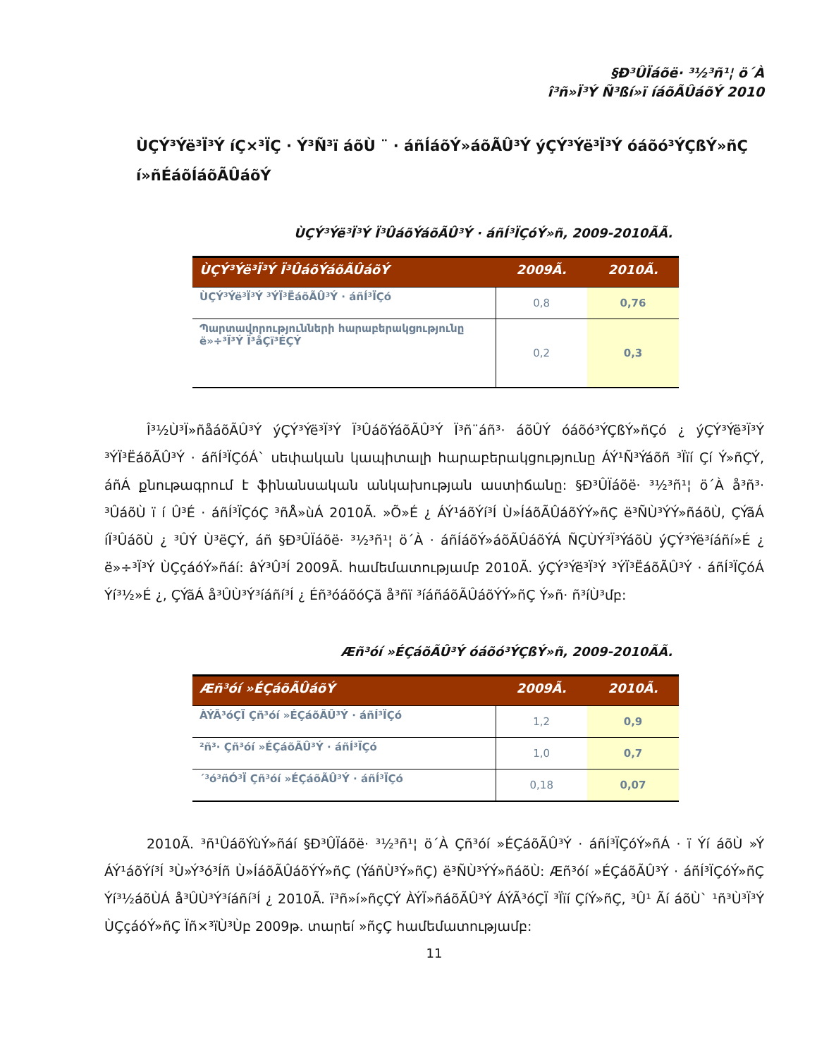§Ð³ÛÏáõë· ³½³ñ¹¦ ö´À
î³ñ»Ï³Ý Ñ³ßí»ï íáõÃÛáõÝ 2010
ÙÇÝ³Ýë³Ï³Ý íÇ×³ÏÇ · Ý³Ñ³ï áõÙ ¨ · áñÍáõÝ»áõÃÛ³Ý ýÇÝ³Ýë³Ï³Ý óáõó³ÝÇßÝ»ñÇ í»ñÉáõÍáõÃÛáõÝ
ÙÇÝ³Ýë³Ï³Ý Ï³ÛáõÝáõÃÛ³Ý · áñÍ³ÏÇóÝ»ñ, 2009-2010ÃÃ.
| ÙÇÝ³Ýë³Ï³Ý Ï³ÛáõÝáõÃÛáõÝ | 2009Ã. | 2010Ã. |
| --- | --- | --- |
| ÙÇÝ³Ýë³Ï³Ý ³ÝÏ³ËáõÃÛ³Ý · áñÍ³ÏÇó | 0,8 | 0,76 |
| Պարտավորությունների հարաբերակցությունը ë»÷³Ï³Ý Ï³åÇï³ÉÇÝ | 0,2 | 0,3 |
Î³½Ù³Ï»ñåáõÃÛ³Ý ýÇÝ³Ýë³Ï³Ý Ï³ÛáõÝáõÃÛ³Ý Ï³ñ¨áñ³· áõÛÝ óáõó³ÝÇßÝ»ñÇó ¿ ýÇÝ³Ýë³Ï³Ý ³ÝÏ³ËáõÃÛ³Ý · áñÍ³ÏÇóÁ` սեփական կապիտալի հարաբերակցությունը ÁÝ¹Ñ³Ýáõñ ³Ïïí Çí Ý»ñÇÝ, áñÁ քնութագրում է ֆինանսական անկախության աստիճանը: §Ð³ÛÏáõë· ³½³ñ¹¦ ö´À å³ñ³· ³ÛáõÙ ï í Û³É · áñÍ³ÏÇóÇ ³ñÅ»ùÁ 2010Ã. »Õ»É ¿ ÁÝ¹áõÝí³Í Ù»ÍáõÃÛáõÝÝ»ñÇ ë³ÑÙ³ÝÝ»ñáõÙ, ÇÝãÁ íÏ³ÛáõÙ ¿ ³ÛÝ Ù³ëÇÝ, áñ §Ð³ÛÏáõë· ³½³ñ¹¦ ö´À · áñÍáõÝ»áõÃÛáõÝÁ ÑÇÙÝ³Ï³ÝáõÙ ýÇÝ³Ýë³íáñí»É ¿ ë»÷³Ï³Ý ÙÇçáóÝ»ñáí: âÝ³Û³Í 2009Ã. համեմատությամբ 2010Ã. ýÇÝ³Ýë³Ï³Ý ³ÝÏ³ËáõÃÛ³Ý · áñÍ³ÏÇóÁ Ýí³½»É ¿, ÇÝãÁ å³ÛÙ³Ý³íáñí³Í ¿ Éñ³óáõóÇã å³ñï ³íáñáõÃÛáõÝÝ»ñÇ Ý»ñ· ñ³íÙ³մբ:
Æñ³óí »ÉÇáõÃÛ³Ý óáõó³ÝÇßÝ»ñ, 2009-2010ÃÃ.
| Æñ³óí »ÉÇáõÃÛáõÝ | 2009Ã. | 2010Ã. |
| --- | --- | --- |
| ÀÝÃ³óÇÏ Çñ³óí »ÉÇáõÃÛ³Ý · áñÍ³ÏÇó | 1,2 | 0,9 |
| ²ñ³· Çñ³óí »ÉÇáõÃÛ³Ý · áñÍ³ÏÇó | 1,0 | 0,7 |
| ´³ó³ñÓ³Ï Çñ³óí »ÉÇáõÃÛ³Ý · áñÍ³ÏÇó | 0,18 | 0,07 |
2010Ã. ³ñ¹ÛáõÝùÝ»ñáí §Ð³ÛÏáõë· ³½³ñ¹¦ ö´À Çñ³óí »ÉÇáõÃÛ³Ý · áñÍ³ÏÇóÝ»ñÁ · ï Ýí áõÙ »Ý ÁÝ¹áõÝí³Í ³Ù»Ý³ó³Íñ Ù»ÍáõÃÛáõÝÝ»ñÇ (ÝáñÙ³Ý»ñÇ) ë³ÑÙ³ÝÝ»ñáõÙ: Æñ³óí »ÉÇáõÃÛ³Ý · áñÍ³ÏÇóÝ»ñÇ Ýí³½áõÙÁ å³ÛÙ³Ý³íáñí³Í ¿ 2010Ã. ï³ñ»í»ñçÇÝ ÀÝÏ»ñáõÃÛ³Ý ÁÝÃ³óÇÏ ³Ïïí ÇíÝ»ñÇ, ³Û¹ Ãí áõÙ` ¹ñ³Ù³Ï³Ý ÙÇçáóÝ»ñÇ Ïñ×³ïÙ³Ùբ 2009թ. տարեí »ñçÇ համեմատությամբ:
11